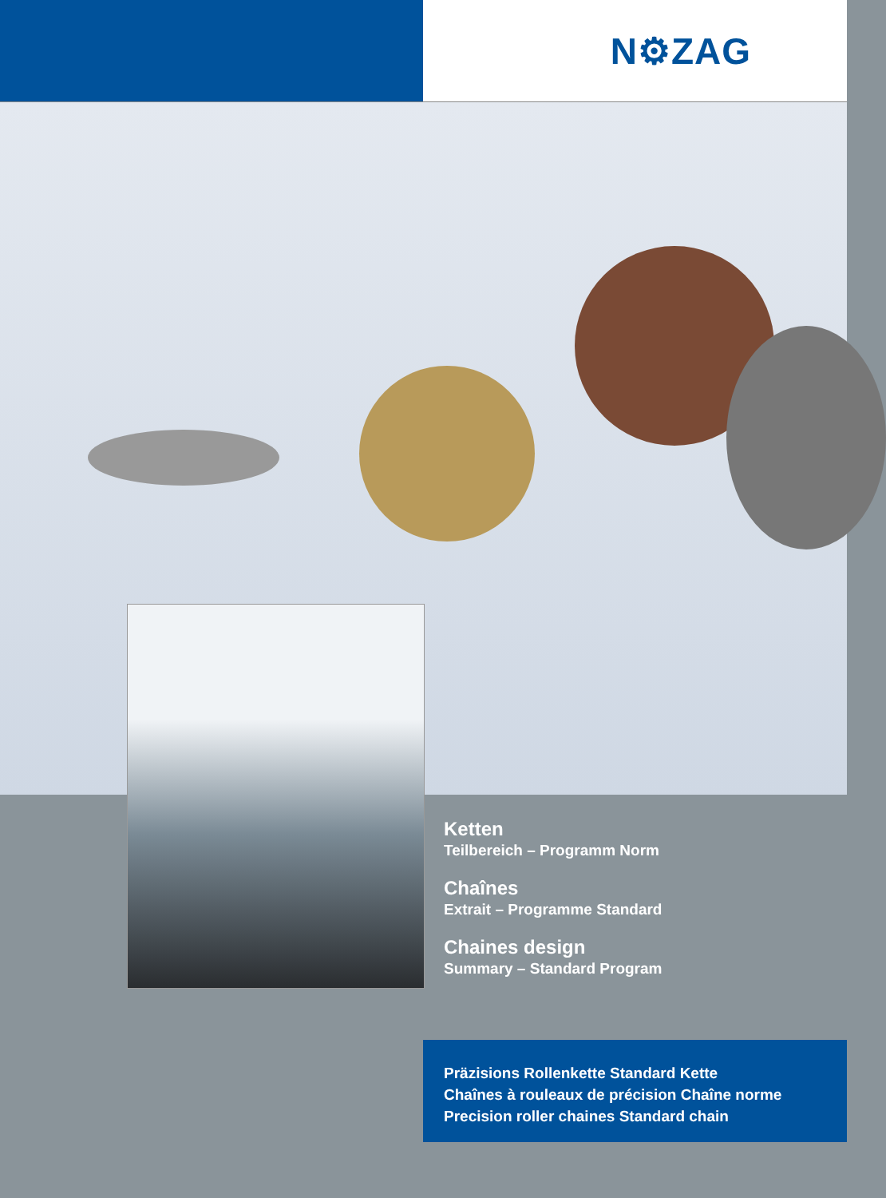N⚙ZAG
Ketten
Teilbereich – Programm Norm
Chaînes
Extrait – Programme Standard
Chaines design
Summary – Standard Program
Präzisions Rollenkette Standard Kette
Chaînes à rouleaux de précision Chaîne norme
Precision roller chaines Standard chain